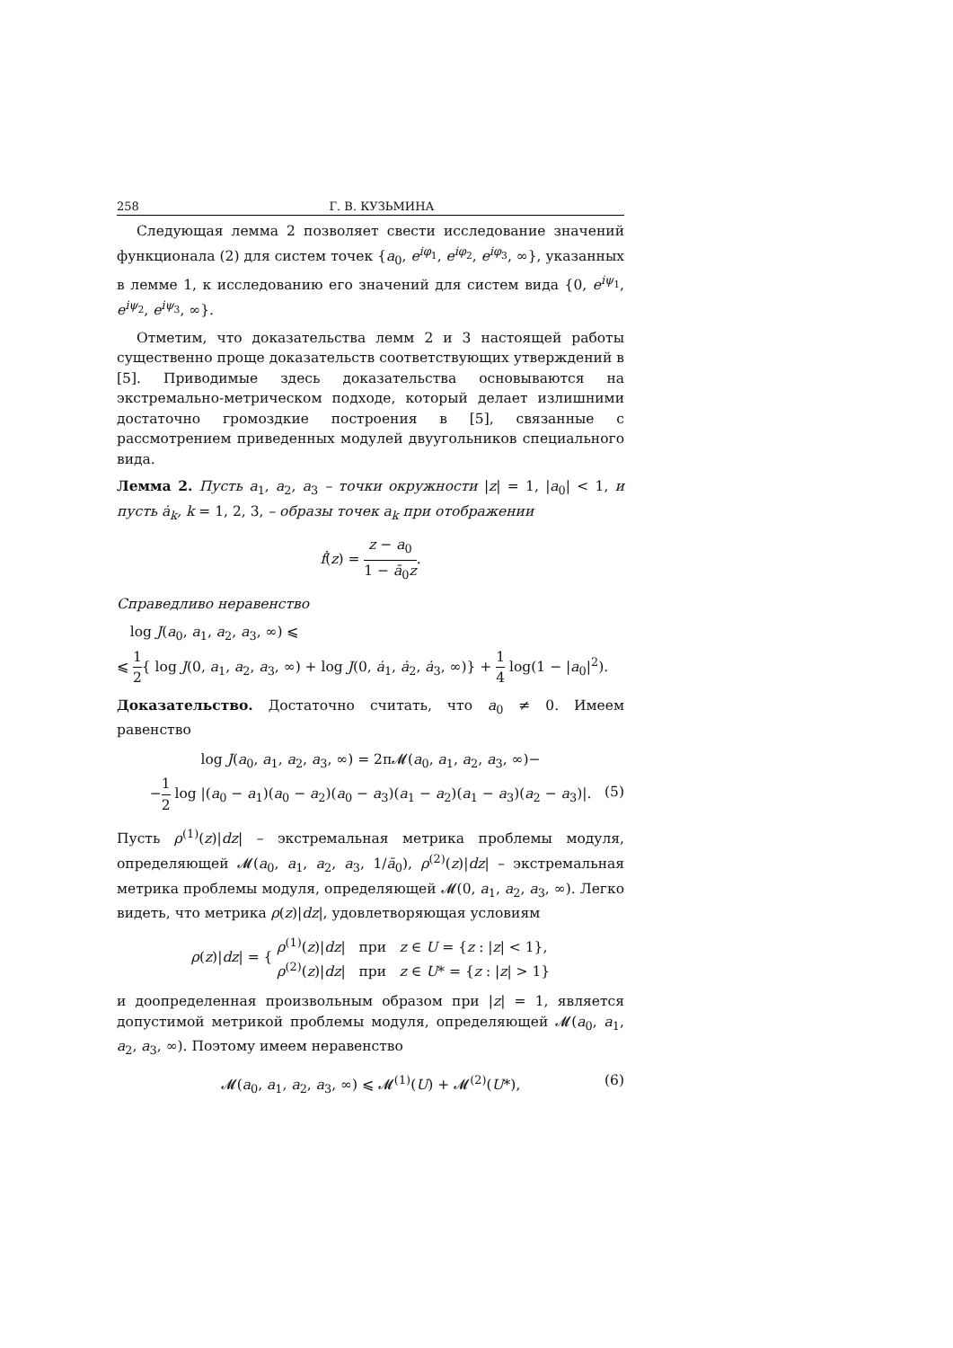258 Г. В. КУЗЬМИНА
Следующая лемма 2 позволяет свести исследование значений функционала (2) для систем точек {a<sub>0</sub>, e<sup>iφ<sub>1</sub></sup>, e<sup>iφ<sub>2</sub></sup>, e<sup>iφ<sub>3</sub></sup>, ∞}, указанных в лемме 1, к исследованию его значений для систем вида {0, e<sup>iψ<sub>1</sub></sup>, e<sup>iψ<sub>2</sub></sup>, e<sup>iψ<sub>3</sub></sup>, ∞}.
Отметим, что доказательства лемм 2 и 3 настоящей работы существенно проще доказательств соответствующих утверждений в [5]. Приводимые здесь доказательства основываются на экстремально-метрическом подходе, который делает излишними достаточно громоздкие построения в [5], связанные с рассмотрением приведенных модулей двуугольников специального вида.
Лемма 2. Пусть a<sub>1</sub>, a<sub>2</sub>, a<sub>3</sub> – точки окружности |z| = 1, |a<sub>0</sub>| < 1, и пусть ȧ<sub>k</sub>, k = 1, 2, 3, – образы точек a<sub>k</sub> при отображении
ḟ(z) = z − a<sub>0</sub> 1 − ā<sub>0</sub>z.
Справедливо неравенство
log J(a<sub>0</sub>, a<sub>1</sub>, a<sub>2</sub>, a<sub>3</sub>, ∞) ⩽
⩽ 1 2{ log J(0, a<sub>1</sub>, a<sub>2</sub>, a<sub>3</sub>, ∞) + log J(0, ȧ<sub>1</sub>, ȧ<sub>2</sub>, ȧ<sub>3</sub>, ∞)} + 1 4 log(1 − |a<sub>0</sub>|<sup>2</sup>).
Доказательство. Достаточно считать, что a<sub>0</sub> ≠ 0. Имеем равенство
log J(a<sub>0</sub>, a<sub>1</sub>, a<sub>2</sub>, a<sub>3</sub>, ∞) = 2π𝓜(a<sub>0</sub>, a<sub>1</sub>, a<sub>2</sub>, a<sub>3</sub>, ∞)−
−1 2 log |(a<sub>0</sub> − a<sub>1</sub>)(a<sub>0</sub> − a<sub>2</sub>)(a<sub>0</sub> − a<sub>3</sub>)(a<sub>1</sub> − a<sub>2</sub>)(a<sub>1</sub> − a<sub>3</sub>)(a<sub>2</sub> − a<sub>3</sub>)|. (5)
Пусть ρ<sup>(1)</sup>(z)|dz| – экстремальная метрика проблемы модуля, определяющей 𝓜(a<sub>0</sub>, a<sub>1</sub>, a<sub>2</sub>, a<sub>3</sub>, 1/ā<sub>0</sub>), ρ<sup>(2)</sup>(z)|dz| – экстремальная метрика проблемы модуля, определяющей 𝓜(0, a<sub>1</sub>, a<sub>2</sub>, a<sub>3</sub>, ∞). Легко видеть, что метрика ρ(z)|dz|, удовлетворяющая условиям
ρ(z)|dz| = { ρ<sup>(1)</sup>(z)|dz| при z ∈ U = {z : |z| < 1},
ρ<sup>(2)</sup>(z)|dz| при z ∈ U* = {z : |z| > 1}
и доопределенная произвольным образом при |z| = 1, является допустимой метрикой проблемы модуля, определяющей 𝓜(a<sub>0</sub>, a<sub>1</sub>, a<sub>2</sub>, a<sub>3</sub>, ∞). Поэтому имеем неравенство
𝓜(a<sub>0</sub>, a<sub>1</sub>, a<sub>2</sub>, a<sub>3</sub>, ∞) ⩽ 𝓜<sup>(1)</sup>(U) + 𝓜<sup>(2)</sup>(U*), (6)